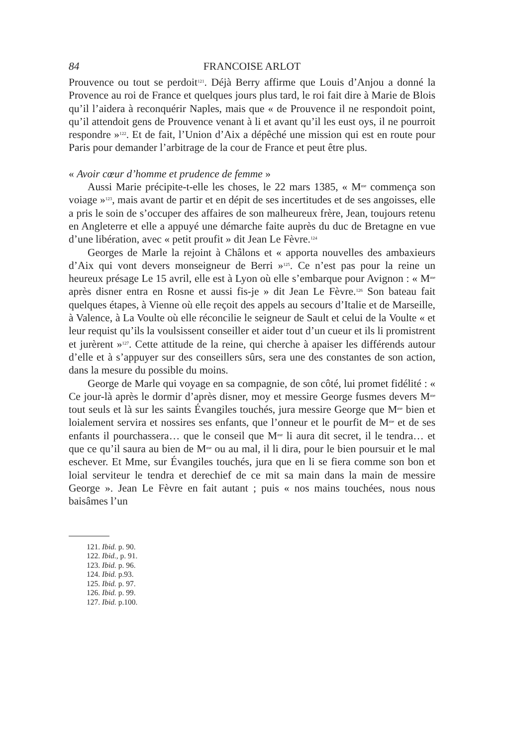84 FRANCOISE ARLOT
Prouvence ou tout se perdoit<sup>121</sup>. Déjà Berry affirme que Louis d’Anjou a donné la Provence au roi de France et quelques jours plus tard, le roi fait dire à Marie de Blois qu’il l’aidera à reconquérir Naples, mais que « de Prouvence il ne respondoit point, qu’il attendoit gens de Prouvence venant à li et avant qu’il les eust oys, il ne pourroit respondre »<sup>122</sup>. Et de fait, l’Union d’Aix a dépêché une mission qui est en route pour Paris pour demander l’arbitrage de la cour de France et peut être plus.
« Avoir cœur d’homme et prudence de femme »
Aussi Marie précipite-t-elle les choses, le 22 mars 1385, « M<sup>me</sup> commença son voiage »<sup>123</sup>, mais avant de partir et en dépit de ses incertitudes et de ses angoisses, elle a pris le soin de s’occuper des affaires de son malheureux frère, Jean, toujours retenu en Angleterre et elle a appuyé une démarche faite auprès du duc de Bretagne en vue d’une libération, avec « petit proufit » dit Jean Le Fèvre.<sup>124</sup>
Georges de Marle la rejoint à Châlons et « apporta nouvelles des ambaxieurs d’Aix qui vont devers monseigneur de Berri »<sup>125</sup>. Ce n’est pas pour la reine un heureux présage Le 15 avril, elle est à Lyon où elle s’embarque pour Avignon : « M<sup>me</sup> après disner entra en Rosne et aussi fis-je » dit Jean Le Fèvre.<sup>126</sup> Son bateau fait quelques étapes, à Vienne où elle reçoit des appels au secours d’Italie et de Marseille, à Valence, à La Voulte où elle réconcilie le seigneur de Sault et celui de la Voulte « et leur requist qu’ils la voulsissent conseiller et aider tout d’un cueur et ils li promistrent et jurèrent »<sup>127</sup>. Cette attitude de la reine, qui cherche à apaiser les différends autour d’elle et à s’appuyer sur des conseillers sûrs, sera une des constantes de son action, dans la mesure du possible du moins.
George de Marle qui voyage en sa compagnie, de son côté, lui promet fidélité : « Ce jour-là après le dormir d’après disner, moy et messire George fusmes devers M<sup>me</sup> tout seuls et là sur les saints Évangiles touchés, jura messire George que M<sup>me</sup> bien et loialement servira et nossires ses enfants, que l’onneur et le pourfit de M<sup>me</sup> et de ses enfants il pourchassera… que le conseil que M<sup>me</sup> li aura dit secret, il le tendra… et que ce qu’il saura au bien de M<sup>me</sup> ou au mal, il li dira, pour le bien poursuir et le mal eschever. Et Mme, sur Évangiles touchés, jura que en li se fiera comme son bon et loial serviteur le tendra et derechief de ce mit sa main dans la main de messire George ». Jean Le Fèvre en fait autant ; puis « nos mains touchées, nous nous baisâmes l’un
121. Ibid. p. 90.
122. Ibid., p. 91.
123. Ibid. p. 96.
124. Ibid. p.93.
125. Ibid. p. 97.
126. Ibid. p. 99.
127. Ibid. p.100.